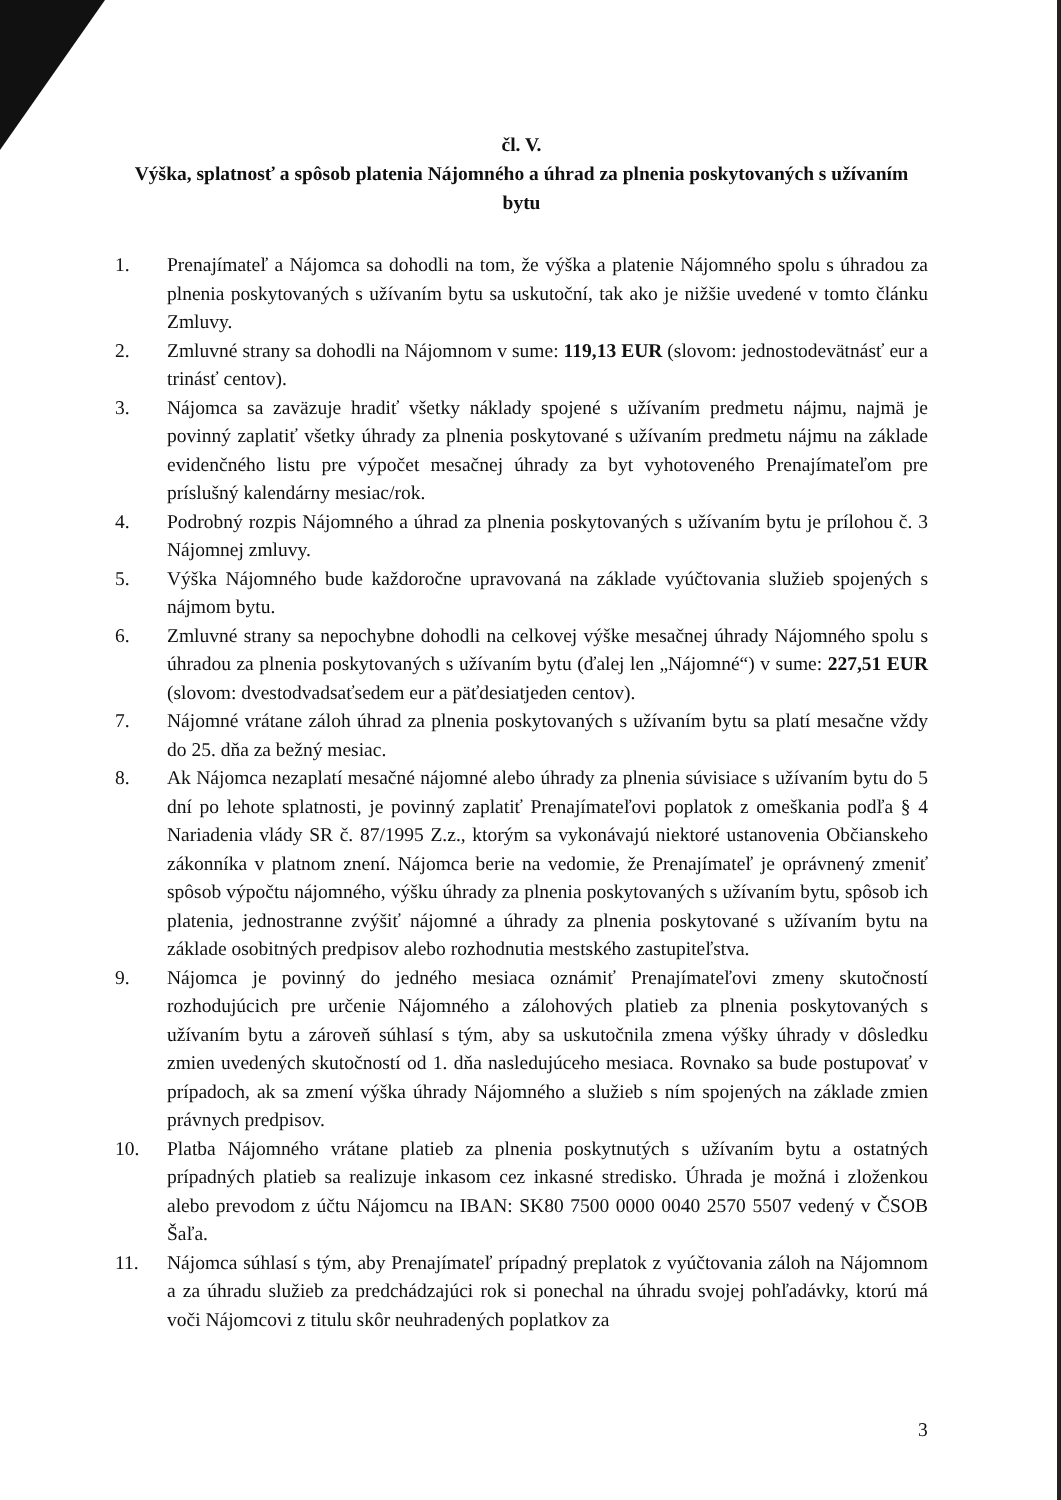čl. V.
Výška, splatnosť a spôsob platenia Nájomného a úhrad za plnenia poskytovaných s užívaním bytu
1. Prenajímateľ a Nájomca sa dohodli na tom, že výška a platenie Nájomného spolu s úhradou za plnenia poskytovaných s užívaním bytu sa uskutoční, tak ako je nižšie uvedené v tomto článku Zmluvy.
2. Zmluvné strany sa dohodli na Nájomnom v sume: 119,13 EUR (slovom: jednostodevätnásť eur a trinásť centov).
3. Nájomca sa zaväzuje hradiť všetky náklady spojené s užívaním predmetu nájmu, najmä je povinný zaplatiť všetky úhrady za plnenia poskytované s užívaním predmetu nájmu na základe evidenčného listu pre výpočet mesačnej úhrady za byt vyhotoveného Prenajímateľom pre príslušný kalendárny mesiac/rok.
4. Podrobný rozpis Nájomného a úhrad za plnenia poskytovaných s užívaním bytu je prílohou č. 3 Nájomnej zmluvy.
5. Výška Nájomného bude každoročne upravovaná na základe vyúčtovania služieb spojených s nájmom bytu.
6. Zmluvné strany sa nepochybne dohodli na celkovej výške mesačnej úhrady Nájomného spolu s úhradou za plnenia poskytovaných s užívaním bytu (ďalej len „Nájomné“) v sume: 227,51 EUR (slovom: dvestodvadsaťsedem eur a päťdesiatjeden centov).
7. Nájomné vrátane záloh úhrad za plnenia poskytovaných s užívaním bytu sa platí mesačne vždy do 25. dňa za bežný mesiac.
8. Ak Nájomca nezaplatí mesačné nájomné alebo úhrady za plnenia súvisiace s užívaním bytu do 5 dní po lehote splatnosti, je povinný zaplatiť Prenajímateľovi poplatok z omeškania podľa § 4 Nariadenia vlády SR č. 87/1995 Z.z., ktorým sa vykonávajú niektoré ustanovenia Občianskeho zákonníka v platnom znení. Nájomca berie na vedomie, že Prenajímateľ je oprávnený zmeniť spôsob výpočtu nájomného, výšku úhrady za plnenia poskytovaných s užívaním bytu, spôsob ich platenia, jednostranne zvýšiť nájomné a úhrady za plnenia poskytované s užívaním bytu na základe osobitných predpisov alebo rozhodnutia mestského zastupiteľstva.
9. Nájomca je povinný do jedného mesiaca oznámiť Prenajímateľovi zmeny skutočností rozhodujúcich pre určenie Nájomného a zálohových platieb za plnenia poskytovaných s užívaním bytu a zároveň súhlasí s tým, aby sa uskutočnila zmena výšky úhrady v dôsledku zmien uvedených skutočností od 1. dňa nasledujúceho mesiaca. Rovnako sa bude postupovať v prípadoch, ak sa zmení výška úhrady Nájomného a služieb s ním spojených na základe zmien právnych predpisov.
10. Platba Nájomného vrátane platieb za plnenia poskytnutých s užívaním bytu a ostatných prípadných platieb sa realizuje inkasom cez inkasné stredisko. Úhrada je možná i zloženkou alebo prevodom z účtu Nájomcu na IBAN: SK80 7500 0000 0040 2570 5507 vedený v ČSOB Šaľa.
11. Nájomca súhlasí s tým, aby Prenajímateľ prípadný preplatok z vyúčtovania záloh na Nájomnom a za úhradu služieb za predchádzajúci rok si ponechal na úhradu svojej pohľadávky, ktorú má voči Nájomcovi z titulu skôr neuhradených poplatkov za
3